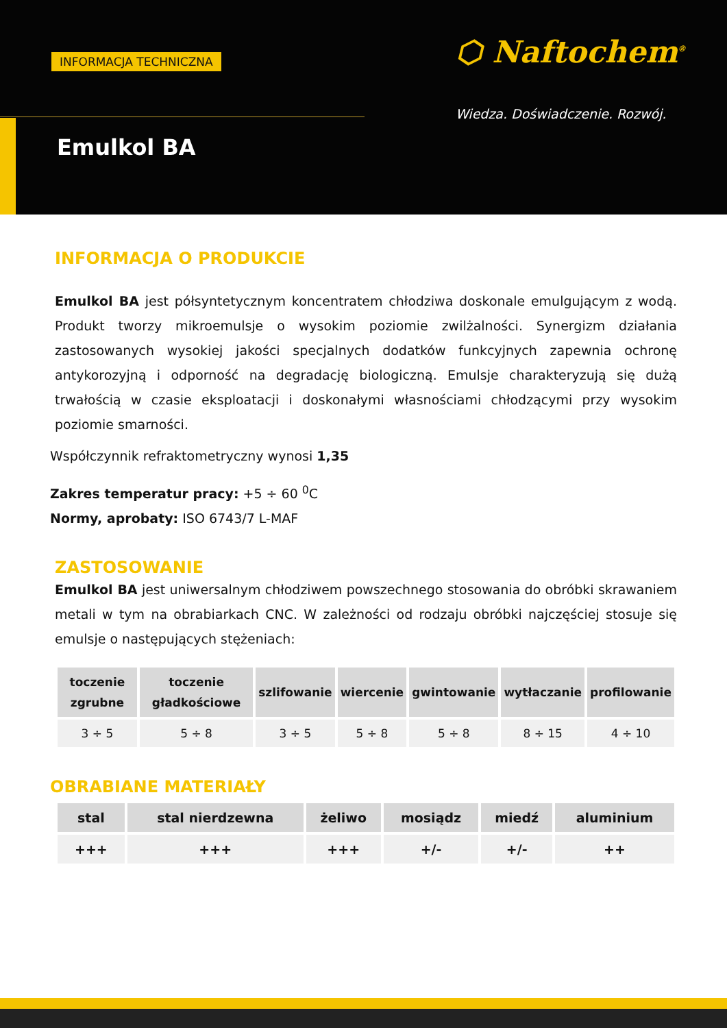INFORMACJA TECHNICZNA
Emulkol BA
⬡ Naftochem<sup>®</sup>
Wiedza. Doświadczenie. Rozwój.
INFORMACJA O PRODUKCIE
Emulkol BA jest półsyntetycznym koncentratem chłodziwa doskonale emulgującym z wodą. Produkt tworzy mikroemulsje o wysokim poziomie zwilżalności. Synergizm działania zastosowanych wysokiej jakości specjalnych dodatków funkcyjnych zapewnia ochronę antykorozyjną i odporność na degradację biologiczną. Emulsje charakteryzują się dużą trwałością w czasie eksploatacji i doskonałymi własnościami chłodzącymi przy wysokim poziomie smarności.
Współczynnik refraktometryczny wynosi 1,35
Zakres temperatur pracy: +5 ÷ 60 <sup>0</sup>C
Normy, aprobaty: ISO 6743/7 L-MAF
ZASTOSOWANIE
Emulkol BA jest uniwersalnym chłodziwem powszechnego stosowania do obróbki skrawaniem metali w tym na obrabiarkach CNC. W zależności od rodzaju obróbki najczęściej stosuje się emulsje o następujących stężeniach:
| toczenie zgrubne | toczenie gładkościowe | szlifowanie | wiercenie | gwintowanie | wytłaczanie | profilowanie |
| --- | --- | --- | --- | --- | --- | --- |
| 3 ÷ 5 | 5 ÷ 8 | 3 ÷ 5 | 5 ÷ 8 | 5 ÷ 8 | 8 ÷ 15 | 4 ÷ 10 |
OBRABIANE MATERIAŁY
| stal | stal nierdzewna | żeliwo | mosiądz | miedź | aluminium |
| --- | --- | --- | --- | --- | --- |
| +++ | +++ | +++ | +/- | +/- | ++ |